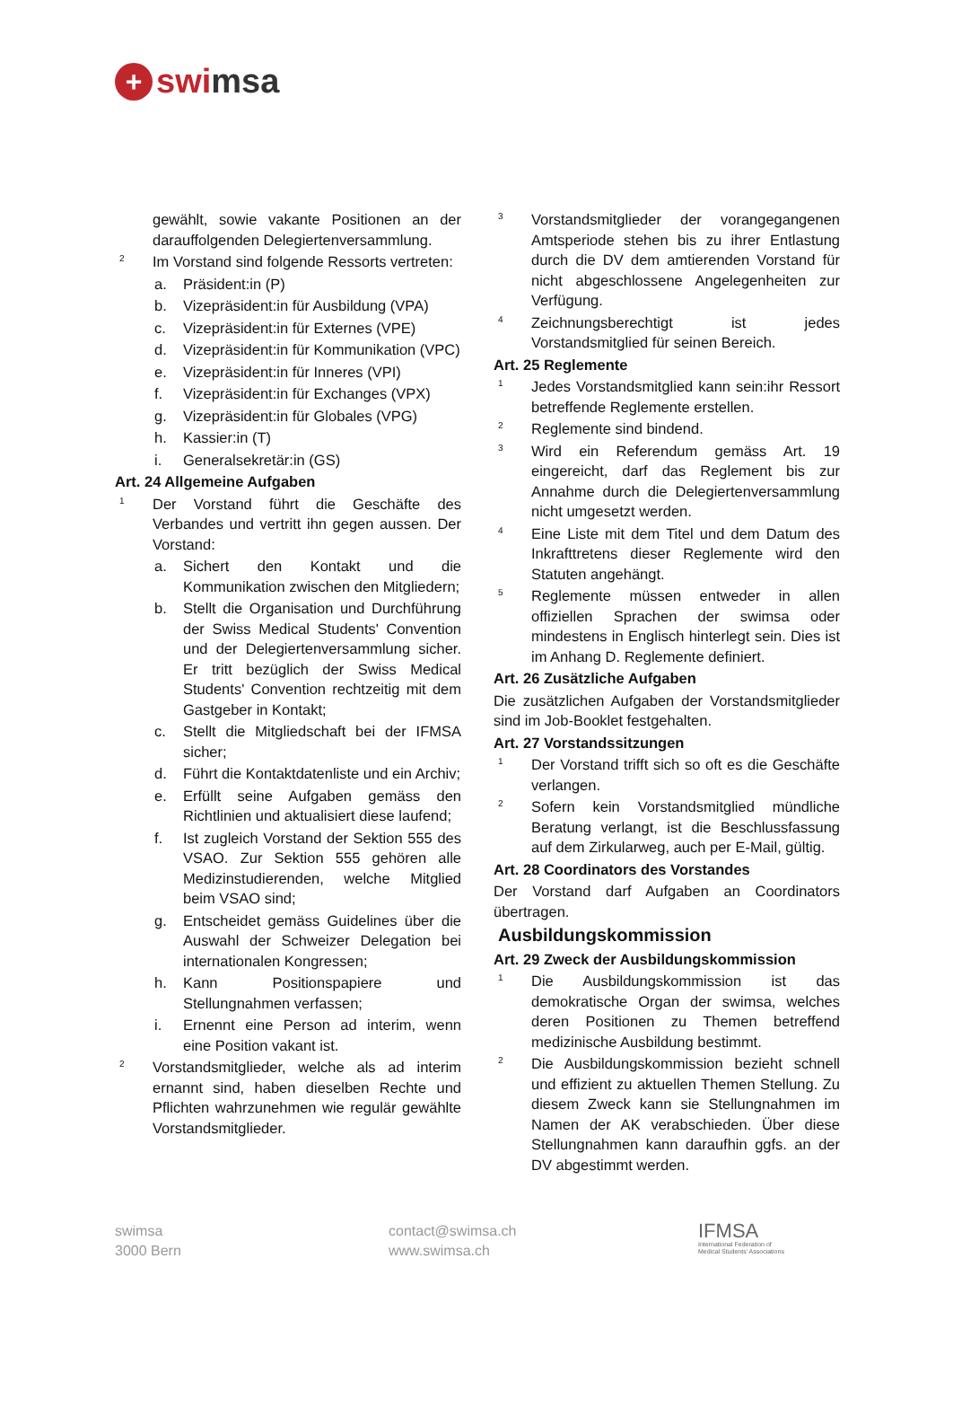+ swi msa
gewählt, sowie vakante Positionen an der darauffolgenden Delegiertenversammlung.
2 Im Vorstand sind folgende Ressorts vertreten:
a. Präsident:in (P)
b. Vizepräsident:in für Ausbildung (VPA)
c. Vizepräsident:in für Externes (VPE)
d. Vizepräsident:in für Kommunikation (VPC)
e. Vizepräsident:in für Inneres (VPI)
f. Vizepräsident:in für Exchanges (VPX)
g. Vizepräsident:in für Globales (VPG)
h. Kassier:in (T)
i. Generalsekretär:in (GS)
Art. 24 Allgemeine Aufgaben
1 Der Vorstand führt die Geschäfte des Verbandes und vertritt ihn gegen aussen. Der Vorstand:
a. Sichert den Kontakt und die Kommunikation zwischen den Mitgliedern;
b. Stellt die Organisation und Durchführung der Swiss Medical Students' Convention und der Delegiertenversammlung sicher. Er tritt bezüglich der Swiss Medical Students' Convention rechtzeitig mit dem Gastgeber in Kontakt;
c. Stellt die Mitgliedschaft bei der IFMSA sicher;
d. Führt die Kontaktdatenliste und ein Archiv;
e. Erfüllt seine Aufgaben gemäss den Richtlinien und aktualisiert diese laufend;
f. Ist zugleich Vorstand der Sektion 555 des VSAO. Zur Sektion 555 gehören alle Medizinstudierenden, welche Mitglied beim VSAO sind;
g. Entscheidet gemäss Guidelines über die Auswahl der Schweizer Delegation bei internationalen Kongressen;
h. Kann Positionspapiere und Stellungnahmen verfassen;
i. Ernennt eine Person ad interim, wenn eine Position vakant ist.
2 Vorstandsmitglieder, welche als ad interim ernannt sind, haben dieselben Rechte und Pflichten wahrzunehmen wie regulär gewählte Vorstandsmitglieder.
3 Vorstandsmitglieder der vorangegangenen Amtsperiode stehen bis zu ihrer Entlastung durch die DV dem amtierenden Vorstand für nicht abgeschlossene Angelegenheiten zur Verfügung.
4 Zeichnungsberechtigt ist jedes Vorstandsmitglied für seinen Bereich.
Art. 25 Reglemente
1 Jedes Vorstandsmitglied kann sein:ihr Ressort betreffende Reglemente erstellen.
2 Reglemente sind bindend.
3 Wird ein Referendum gemäss Art. 19 eingereicht, darf das Reglement bis zur Annahme durch die Delegiertenversammlung nicht umgesetzt werden.
4 Eine Liste mit dem Titel und dem Datum des Inkrafttretens dieser Reglemente wird den Statuten angehängt.
5 Reglemente müssen entweder in allen offiziellen Sprachen der swimsa oder mindestens in Englisch hinterlegt sein. Dies ist im Anhang D. Reglemente definiert.
Art. 26 Zusätzliche Aufgaben
Die zusätzlichen Aufgaben der Vorstandsmitglieder sind im Job-Booklet festgehalten.
Art. 27 Vorstandssitzungen
1 Der Vorstand trifft sich so oft es die Geschäfte verlangen.
2 Sofern kein Vorstandsmitglied mündliche Beratung verlangt, ist die Beschlussfassung auf dem Zirkularweg, auch per E-Mail, gültig.
Art. 28 Coordinators des Vorstandes
Der Vorstand darf Aufgaben an Coordinators übertragen.
Ausbildungskommission
Art. 29 Zweck der Ausbildungskommission
1 Die Ausbildungskommission ist das demokratische Organ der swimsa, welches deren Positionen zu Themen betreffend medizinische Ausbildung bestimmt.
2 Die Ausbildungskommission bezieht schnell und effizient zu aktuellen Themen Stellung. Zu diesem Zweck kann sie Stellungnahmen im Namen der AK verabschieden. Über diese Stellungnahmen kann daraufhin ggfs. an der DV abgestimmt werden.
swimsa
3000 Bern
contact@swimsa.ch
www.swimsa.ch
IFMSA
International Federation of
Medical Students' Associations